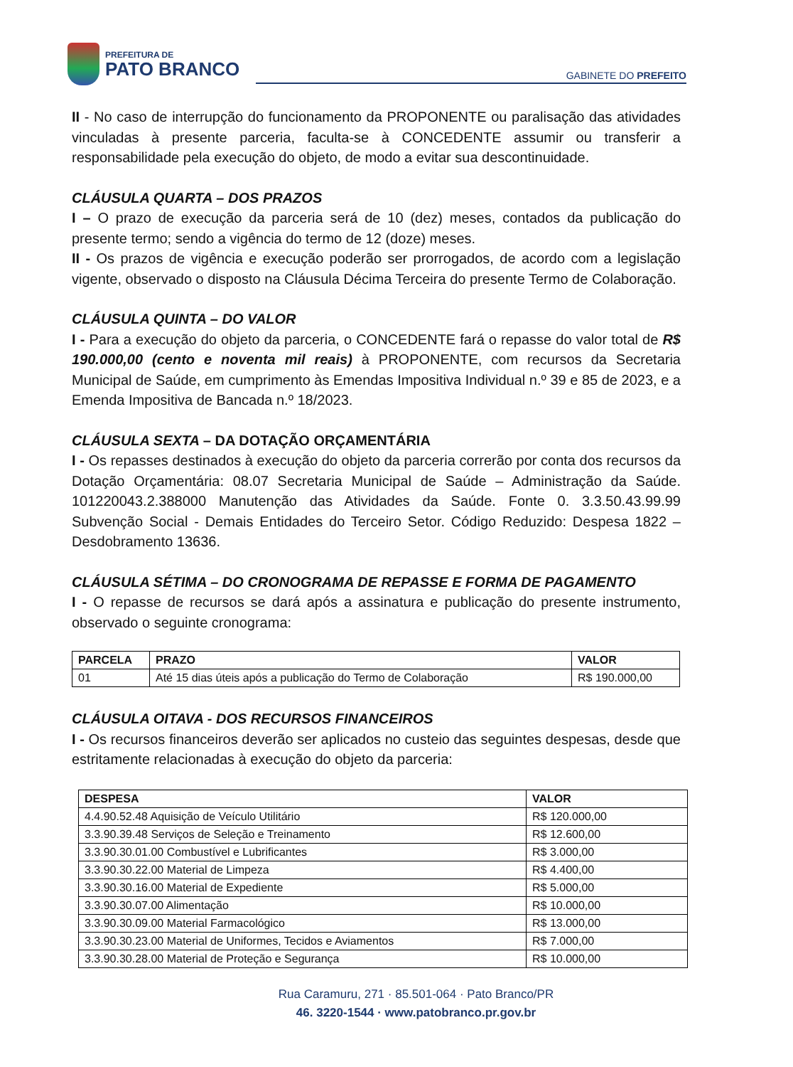PREFEITURA DE
PATO BRANCO
GABINETE DO PREFEITO
II - No caso de interrupção do funcionamento da PROPONENTE ou paralisação das atividades vinculadas à presente parceria, faculta-se à CONCEDENTE assumir ou transferir a responsabilidade pela execução do objeto, de modo a evitar sua descontinuidade.
CLÁUSULA QUARTA – DOS PRAZOS
I – O prazo de execução da parceria será de 10 (dez) meses, contados da publicação do presente termo; sendo a vigência do termo de 12 (doze) meses.
II - Os prazos de vigência e execução poderão ser prorrogados, de acordo com a legislação vigente, observado o disposto na Cláusula Décima Terceira do presente Termo de Colaboração.
CLÁUSULA QUINTA – DO VALOR
I - Para a execução do objeto da parceria, o CONCEDENTE fará o repasse do valor total de R$ 190.000,00 (cento e noventa mil reais) à PROPONENTE, com recursos da Secretaria Municipal de Saúde, em cumprimento às Emendas Impositiva Individual n.º 39 e 85 de 2023, e a Emenda Impositiva de Bancada n.º 18/2023.
CLÁUSULA SEXTA – DA DOTAÇÃO ORÇAMENTÁRIA
I - Os repasses destinados à execução do objeto da parceria correrão por conta dos recursos da Dotação Orçamentária: 08.07 Secretaria Municipal de Saúde – Administração da Saúde. 101220043.2.388000 Manutenção das Atividades da Saúde. Fonte 0. 3.3.50.43.99.99 Subvenção Social - Demais Entidades do Terceiro Setor. Código Reduzido: Despesa 1822 – Desdobramento 13636.
CLÁUSULA SÉTIMA – DO CRONOGRAMA DE REPASSE E FORMA DE PAGAMENTO
I - O repasse de recursos se dará após a assinatura e publicação do presente instrumento, observado o seguinte cronograma:
| PARCELA | PRAZO | VALOR |
| --- | --- | --- |
| 01 | Até 15 dias úteis após a publicação do Termo de Colaboração | R$ 190.000,00 |
CLÁUSULA OITAVA - DOS RECURSOS FINANCEIROS
I - Os recursos financeiros deverão ser aplicados no custeio das seguintes despesas, desde que estritamente relacionadas à execução do objeto da parceria:
| DESPESA | VALOR |
| --- | --- |
| 4.4.90.52.48 Aquisição de Veículo Utilitário | R$ 120.000,00 |
| 3.3.90.39.48 Serviços de Seleção e Treinamento | R$ 12.600,00 |
| 3.3.90.30.01.00 Combustível e Lubrificantes | R$ 3.000,00 |
| 3.3.90.30.22.00 Material de Limpeza | R$ 4.400,00 |
| 3.3.90.30.16.00 Material de Expediente | R$ 5.000,00 |
| 3.3.90.30.07.00 Alimentação | R$ 10.000,00 |
| 3.3.90.30.09.00 Material Farmacológico | R$ 13.000,00 |
| 3.3.90.30.23.00 Material de Uniformes, Tecidos e Aviamentos | R$ 7.000,00 |
| 3.3.90.30.28.00 Material de Proteção e Segurança | R$ 10.000,00 |
Rua Caramuru, 271 · 85.501-064 · Pato Branco/PR
46. 3220-1544 · www.patobranco.pr.gov.br